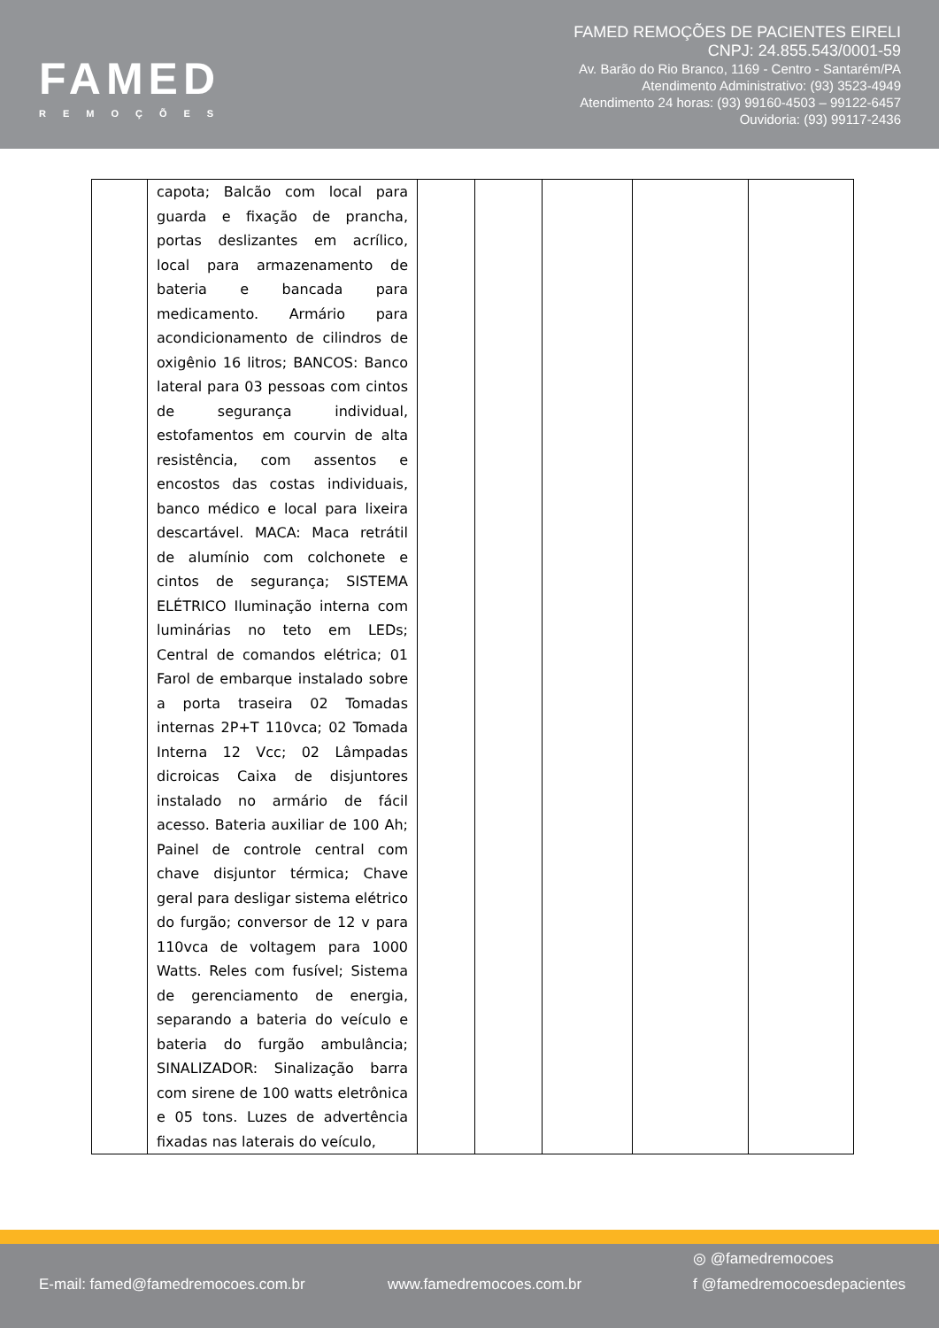FAMED
REMOÇÕES
FAMED REMOÇÕES DE PACIENTES EIRELI
CNPJ: 24.855.543/0001-59
Av. Barão do Rio Branco, 1169 - Centro - Santarém/PA
Atendimento Administrativo: (93) 3523-4949
Atendimento 24 horas: (93) 99160-4503 – 99122-6457
Ouvidoria: (93) 99117-2436
| | capota; Balcão com local para guarda e fixação de prancha, portas deslizantes em acrílico, local para armazenamento de bateria e bancada para medicamento. Armário para acondicionamento de cilindros de oxigênio 16 litros; BANCOS: Banco lateral para 03 pessoas com cintos de segurança individual, estofamentos em courvin de alta resistência, com assentos e encostos das costas individuais, banco médico e local para lixeira descartável. MACA: Maca retrátil de alumínio com colchonete e cintos de segurança; SISTEMA ELÉTRICO Iluminação interna com luminárias no teto em LEDs; Central de comandos elétrica; 01 Farol de embarque instalado sobre a porta traseira 02 Tomadas internas 2P+T 110vca; 02 Tomada Interna 12 Vcc; 02 Lâmpadas dicroicas Caixa de disjuntores instalado no armário de fácil acesso. Bateria auxiliar de 100 Ah; Painel de controle central com chave disjuntor térmica; Chave geral para desligar sistema elétrico do furgão; conversor de 12 v para 110vca de voltagem para 1000 Watts. Reles com fusível; Sistema de gerenciamento de energia, separando a bateria do veículo e bateria do furgão ambulância; SINALIZADOR: Sinalização barra com sirene de 100 watts eletrônica e 05 tons. Luzes de advertência fixadas nas laterais do veículo, | | | | | |
E-mail: famed@famedremocoes.com.br www.famedremocoes.com.br
◎ @famedremocoes
f @famedremocoesdepacientes